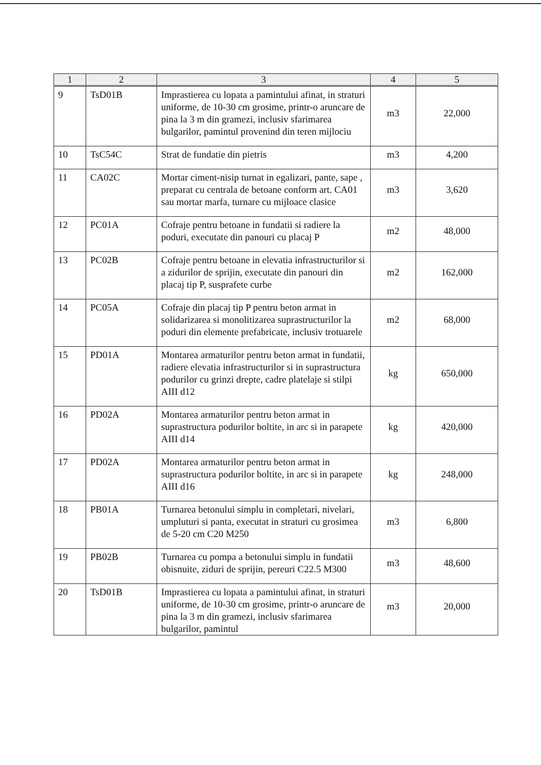| 1 | 2 | 3 | 4 | 5 |
| --- | --- | --- | --- | --- |
| 9 | TsD01B | Imprastierea cu lopata a pamintului afinat, in straturi uniforme, de 10-30 cm grosime, printr-o aruncare de pina la 3 m din gramezi, inclusiv sfarimarea bulgarilor, pamintul provenind din teren mijlociu | m3 | 22,000 |
| 10 | TsC54C | Strat de fundatie din pietris | m3 | 4,200 |
| 11 | CA02C | Mortar ciment-nisip turnat in egalizari, pante, sape , preparat cu centrala de betoane conform art. CA01 sau mortar marfa, turnare cu mijloace clasice | m3 | 3,620 |
| 12 | PC01A | Cofraje pentru betoane in fundatii si radiere la poduri, executate din panouri cu placaj P | m2 | 48,000 |
| 13 | PC02B | Cofraje pentru betoane in elevatia infrastructurilor si a zidurilor de sprijin, executate din panouri din placaj tip P, susprafete curbe | m2 | 162,000 |
| 14 | PC05A | Cofraje din placaj tip P pentru beton armat in solidarizarea si monolitizarea suprastructurilor la poduri din elemente prefabricate, inclusiv trotuarele | m2 | 68,000 |
| 15 | PD01A | Montarea armaturilor pentru beton armat in fundatii, radiere elevatia infrastructurilor si in suprastructura podurilor cu grinzi drepte, cadre platelaje si stilpi AIII d12 | kg | 650,000 |
| 16 | PD02A | Montarea armaturilor pentru beton armat in suprastructura podurilor boltite, in arc si in parapete AIII d14 | kg | 420,000 |
| 17 | PD02A | Montarea armaturilor pentru beton armat in suprastructura podurilor boltite, in arc si in parapete AIII d16 | kg | 248,000 |
| 18 | PB01A | Turnarea betonului simplu in completari, nivelari, umpluturi si panta, executat in straturi cu grosimea de 5-20 cm C20 M250 | m3 | 6,800 |
| 19 | PB02B | Turnarea cu pompa a betonului simplu in fundatii obisnuite, ziduri de sprijin, pereuri C22.5 M300 | m3 | 48,600 |
| 20 | TsD01B | Imprastierea cu lopata a pamintului afinat, in straturi uniforme, de 10-30 cm grosime, printr-o aruncare de pina la 3 m din gramezi, inclusiv sfarimarea bulgarilor, pamintul | m3 | 20,000 |